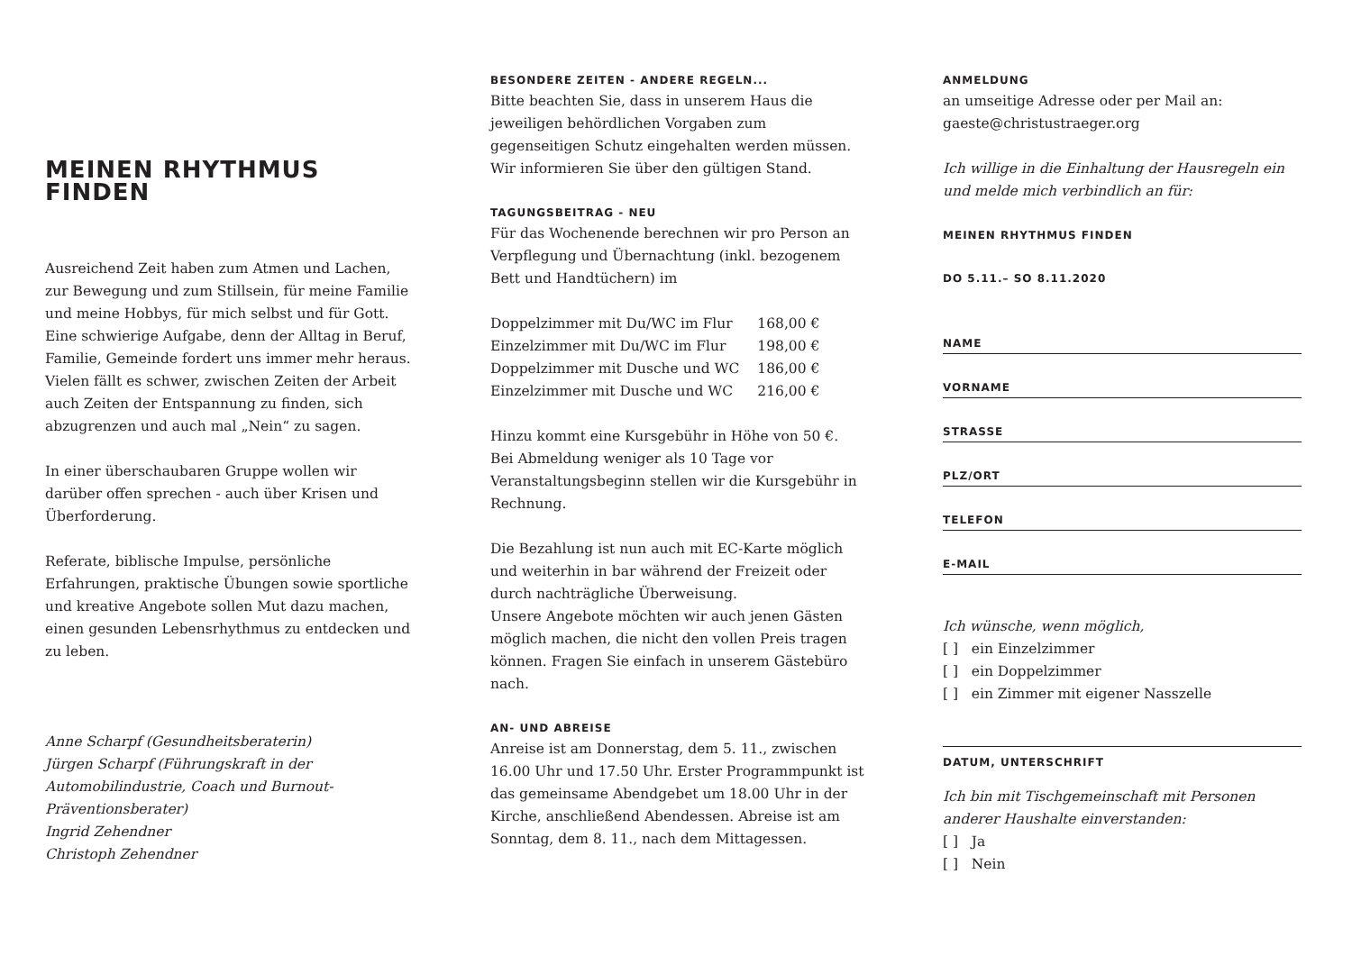MEINEN RHYTHMUS FINDEN
Ausreichend Zeit haben zum Atmen und Lachen, zur Bewegung und zum Stillsein, für meine Familie und meine Hobbys, für mich selbst und für Gott.
Eine schwierige Aufgabe, denn der Alltag in Beruf, Familie, Gemeinde fordert uns immer mehr heraus. Vielen fällt es schwer, zwischen Zeiten der Arbeit auch Zeiten der Entspannung zu finden, sich abzugrenzen und auch mal „Nein“ zu sagen.
In einer überschaubaren Gruppe wollen wir darüber offen sprechen - auch über Krisen und Überforderung.
Referate, biblische Impulse, persönliche Erfahrungen, praktische Übungen sowie sportliche und kreative Angebote sollen Mut dazu machen, einen gesunden Lebensrhythmus zu entdecken und zu leben.
Anne Scharpf (Gesundheitsberaterin)
Jürgen Scharpf (Führungskraft in der Automobilindustrie, Coach und Burnout-Präventionsberater)
Ingrid Zehendner
Christoph Zehendner
BESONDERE ZEITEN - ANDERE REGELN...
Bitte beachten Sie, dass in unserem Haus die jeweiligen behördlichen Vorgaben zum gegenseitigen Schutz eingehalten werden müssen.
Wir informieren Sie über den gültigen Stand.
TAGUNGSBEITRAG - NEU
Für das Wochenende berechnen wir pro Person an Verpflegung und Übernachtung (inkl. bezogenem Bett und Handtüchern) im
| Doppelzimmer mit Du/WC im Flur | 168,00 € |
| Einzelzimmer mit Du/WC im Flur | 198,00 € |
| Doppelzimmer mit Dusche und WC | 186,00 € |
| Einzelzimmer mit Dusche und WC | 216,00 € |
Hinzu kommt eine Kursgebühr in Höhe von 50 €.
Bei Abmeldung weniger als 10 Tage vor Veranstaltungs­beginn stellen wir die Kursgebühr in Rechnung.
Die Bezahlung ist nun auch mit EC-Karte möglich und weiterhin in bar während der Freizeit oder durch nachträgliche Überweisung.
Unsere Angebote möchten wir auch jenen Gästen möglich machen, die nicht den vollen Preis tragen können. Fragen Sie einfach in unserem Gästebüro nach.
AN- UND ABREISE
Anreise ist am Donnerstag, dem 5. 11., zwischen 16.00 Uhr und 17.50 Uhr. Erster Programmpunkt ist das gemeinsame Abendgebet um 18.00 Uhr in der Kirche, anschließend Abendessen. Abreise ist am Sonntag, dem 8. 11., nach dem Mittagessen.
ANMELDUNG
an umseitige Adresse oder per Mail an:
gaeste@christustraeger.org
Ich willige in die Einhaltung der Hausregeln ein und melde mich verbindlich an für:
MEINEN RHYTHMUS FINDEN
DO 5.11.– SO 8.11.2020
NAME
VORNAME
STRASSE
PLZ/ORT
TELEFON
E-MAIL
Ich wünsche, wenn möglich,
[ ] ein Einzelzimmer
[ ] ein Doppelzimmer
[ ] ein Zimmer mit eigener Nasszelle
DATUM, UNTERSCHRIFT
Ich bin mit Tischgemeinschaft mit Personen anderer Haushalte einverstanden:
[ ] Ja
[ ] Nein